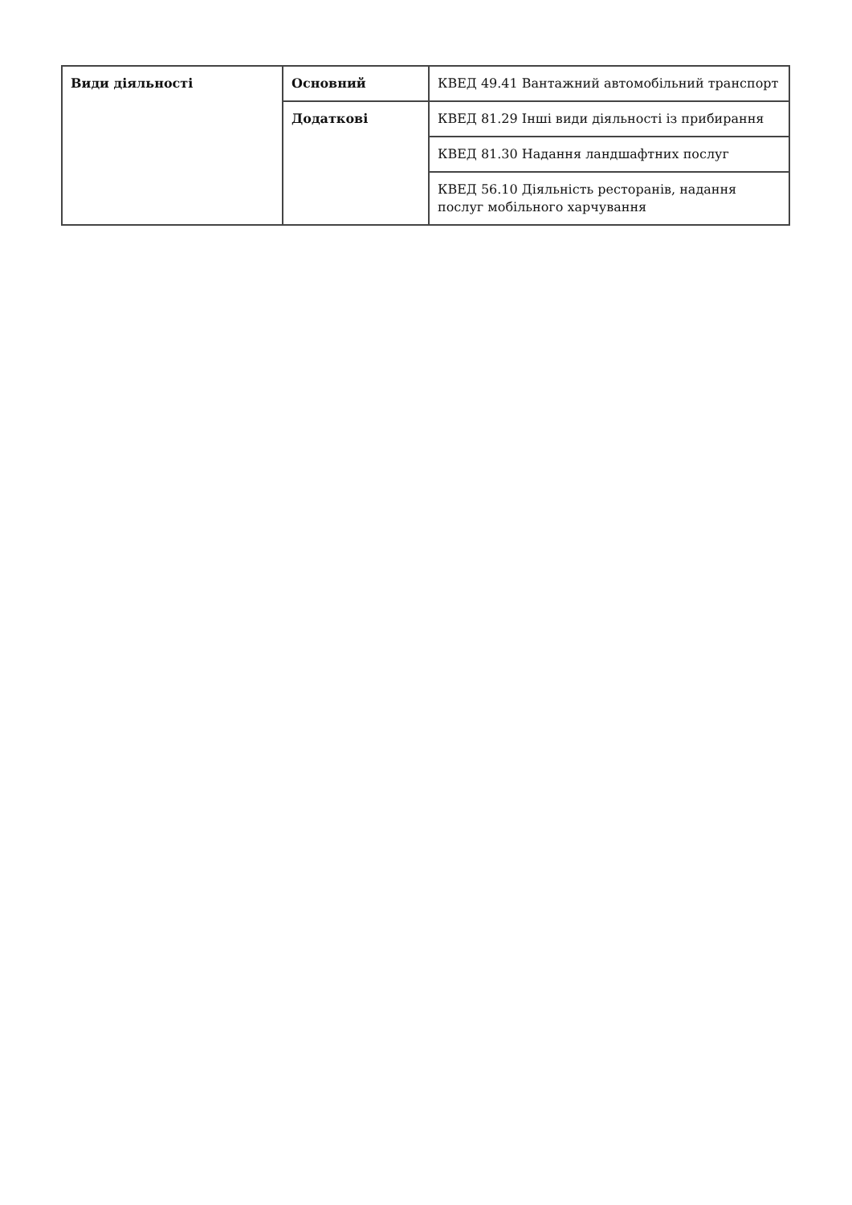| Види діяльності | Основний | КВЕД 49.41 Вантажний автомобільний транспорт |
| | Додаткові | КВЕД 81.29 Інші види діяльності із прибирання |
| | | КВЕД 81.30 Надання ландшафтних послуг |
| | | КВЕД 56.10 Діяльність ресторанів, надання послуг мобільного харчування |